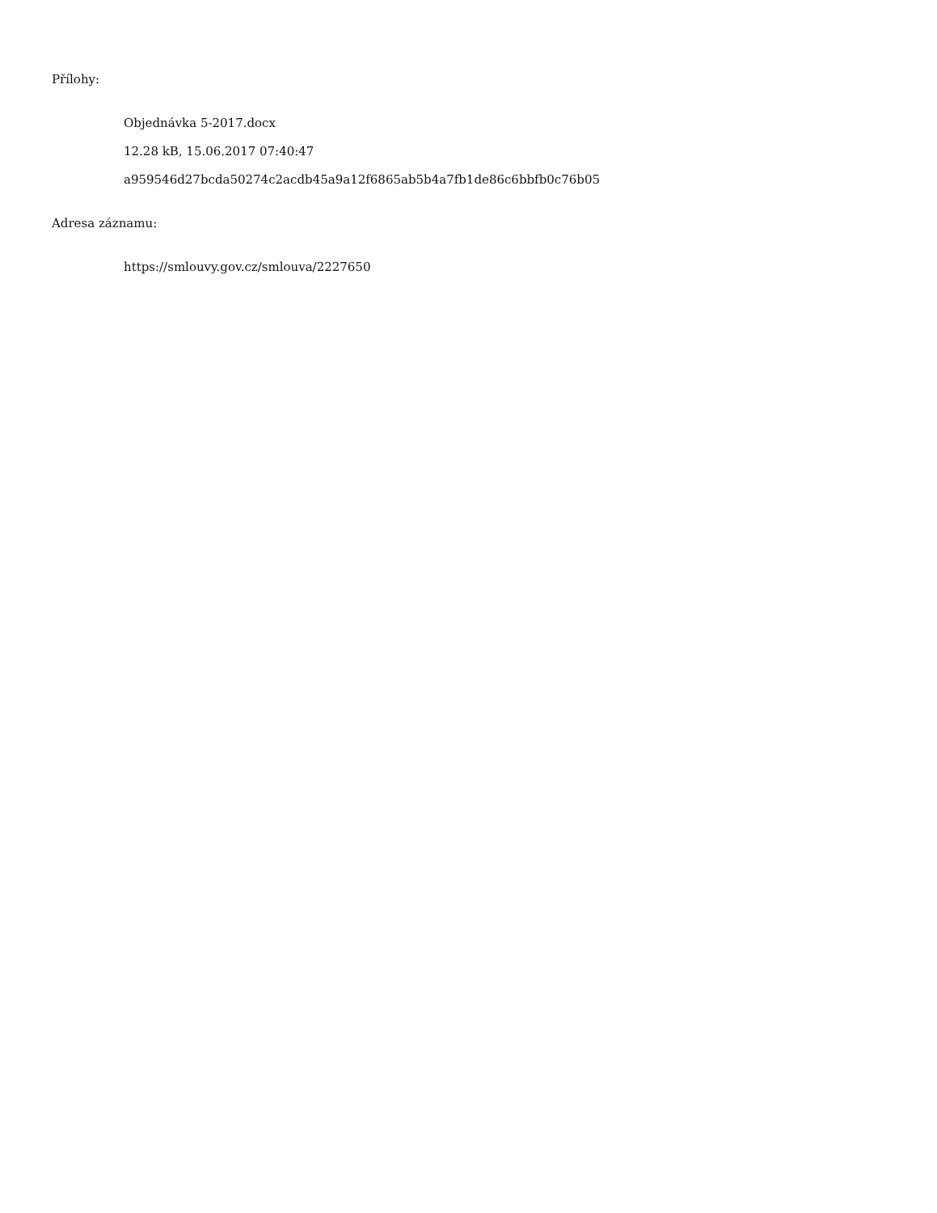Přílohy:
Objednávka 5-2017.docx
12.28 kB, 15.06.2017 07:40:47
a959546d27bcda50274c2acdb45a9a12f6865ab5b4a7fb1de86c6bbfb0c76b05
Adresa záznamu:
https://smlouvy.gov.cz/smlouva/2227650